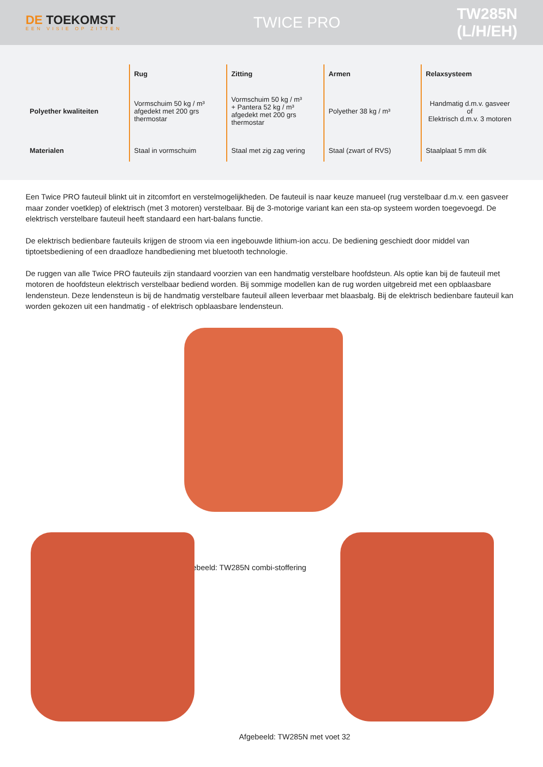DE TOEKOMST
EEN VISIE OP ZITTEN
TWICE PRO TW285N (L/H/EH)
| | Rug | Zitting | Armen | Relaxsysteem |
| --- | --- | --- | --- | --- |
| Polyether kwaliteiten | Vormschuim 50 kg / m³ afgedekt met 200 grs thermostar | Vormschuim 50 kg / m³ + Pantera 52 kg / m³ afgedekt met 200 grs thermostar | Polyether 38 kg / m³ | Handmatig d.m.v. gasveer of Elektrisch d.m.v. 3 motoren |
| Materialen | Staal in vormschuim | Staal met zig zag vering | Staal (zwart of RVS) | Staalplaat 5 mm dik |
Een Twice PRO fauteuil blinkt uit in zitcomfort en verstelmogelijkheden. De fauteuil is naar keuze manueel (rug verstelbaar d.m.v. een gasveer maar zonder voetklep) of elektrisch (met 3 motoren) verstelbaar. Bij de 3-motorige variant kan een sta-op systeem worden toegevoegd. De elektrisch verstelbare fauteuil heeft standaard een hart-balans functie.
De elektrisch bedienbare fauteuils krijgen de stroom via een ingebouwde lithium-ion accu. De bediening geschiedt door middel van tiptoetsbediening of een draadloze handbediening met bluetooth technologie.
De ruggen van alle Twice PRO fauteuils zijn standaard voorzien van een handmatig verstelbare hoofdsteun. Als optie kan bij de fauteuil met motoren de hoofdsteun elektrisch verstelbaar bediend worden. Bij sommige modellen kan de rug worden uitgebreid met een opblaasbare lendensteun. Deze lendensteun is bij de handmatig verstelbare fauteuil alleen leverbaar met blaasbalg. Bij de elektrisch bedienbare fauteuil kan worden gekozen uit een handmatig - of elektrisch opblaasbare lendensteun.
Afgebeeld: TW285N combi-stoffering
Afgebeeld: TW285N met voet 32